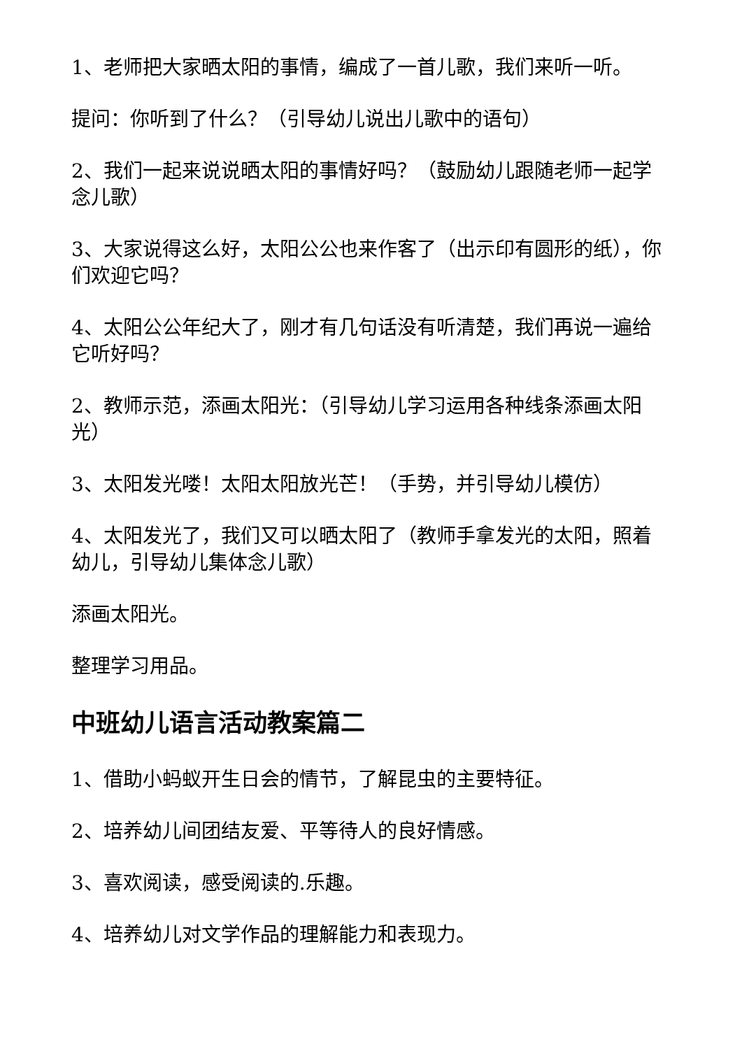1、老师把大家晒太阳的事情，编成了一首儿歌，我们来听一听。
提问：你听到了什么？（引导幼儿说出儿歌中的语句）
2、我们一起来说说晒太阳的事情好吗？（鼓励幼儿跟随老师一起学念儿歌）
3、大家说得这么好，太阳公公也来作客了（出示印有圆形的纸），你们欢迎它吗？
4、太阳公公年纪大了，刚才有几句话没有听清楚，我们再说一遍给它听好吗？
2、教师示范，添画太阳光：（引导幼儿学习运用各种线条添画太阳光）
3、太阳发光喽！太阳太阳放光芒！（手势，并引导幼儿模仿）
4、太阳发光了，我们又可以晒太阳了（教师手拿发光的太阳，照着幼儿，引导幼儿集体念儿歌）
添画太阳光。
整理学习用品。
中班幼儿语言活动教案篇二
1、借助小蚂蚁开生日会的情节，了解昆虫的主要特征。
2、培养幼儿间团结友爱、平等待人的良好情感。
3、喜欢阅读，感受阅读的.乐趣。
4、培养幼儿对文学作品的理解能力和表现力。